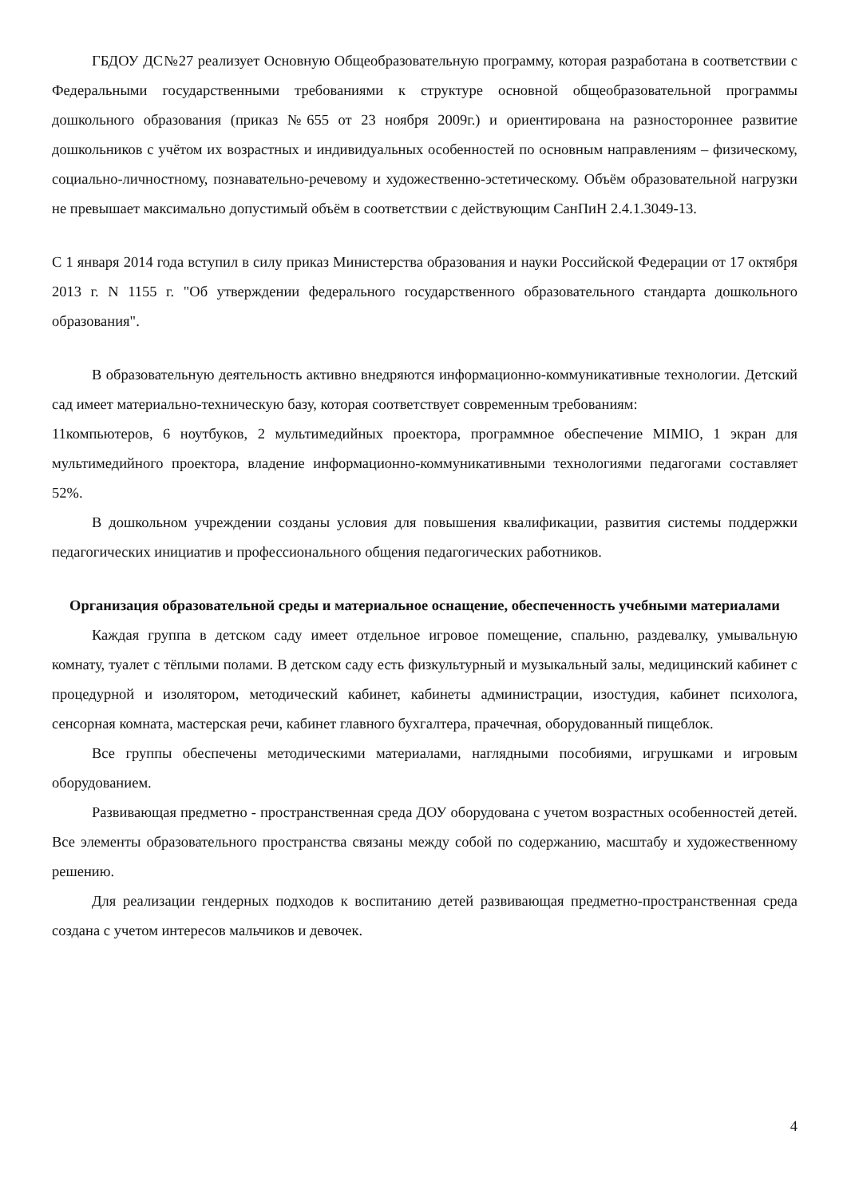ГБДОУ ДС№27 реализует Основную Общеобразовательную программу, которая разработана в соответствии с Федеральными государственными требованиями к структуре основной общеобразовательной программы дошкольного образования (приказ №655 от 23 ноября 2009г.) и ориентирована на разностороннее развитие дошкольников с учётом их возрастных и индивидуальных особенностей по основным направлениям – физическому, социально-личностному, познавательно-речевому и художественно-эстетическому. Объём образовательной нагрузки не превышает максимально допустимый объём в соответствии с действующим СанПиН 2.4.1.3049-13.
С 1 января 2014 года вступил в силу приказ Министерства образования и науки Российской Федерации от 17 октября 2013 г. N 1155 г. "Об утверждении федерального государственного образовательного стандарта дошкольного образования".
В образовательную деятельность активно внедряются информационно-коммуникативные технологии. Детский сад имеет материально-техническую базу, которая соответствует современным требованиям:
11компьютеров, 6 ноутбуков, 2 мультимедийных проектора, программное обеспечение MIMIO, 1 экран для мультимедийного проектора, владение информационно-коммуникативными технологиями педагогами составляет 52%.
В дошкольном учреждении созданы условия для повышения квалификации, развития системы поддержки педагогических инициатив и профессионального общения педагогических работников.
Организация образовательной среды и материальное оснащение, обеспеченность учебными материалами
Каждая группа в детском саду имеет отдельное игровое помещение, спальню, раздевалку, умывальную комнату, туалет с тёплыми полами. В детском саду есть физкультурный и музыкальный залы, медицинский кабинет с процедурной и изолятором, методический кабинет, кабинеты администрации, изостудия, кабинет психолога, сенсорная комната, мастерская речи, кабинет главного бухгалтера, прачечная, оборудованный пищеблок.
Все группы обеспечены методическими материалами, наглядными пособиями, игрушками и игровым оборудованием.
Развивающая предметно - пространственная среда ДОУ оборудована с учетом возрастных особенностей детей. Все элементы образовательного пространства связаны между собой по содержанию, масштабу и художественному решению.
Для реализации гендерных подходов к воспитанию детей развивающая предметно-пространственная среда создана с учетом интересов мальчиков и девочек.
4